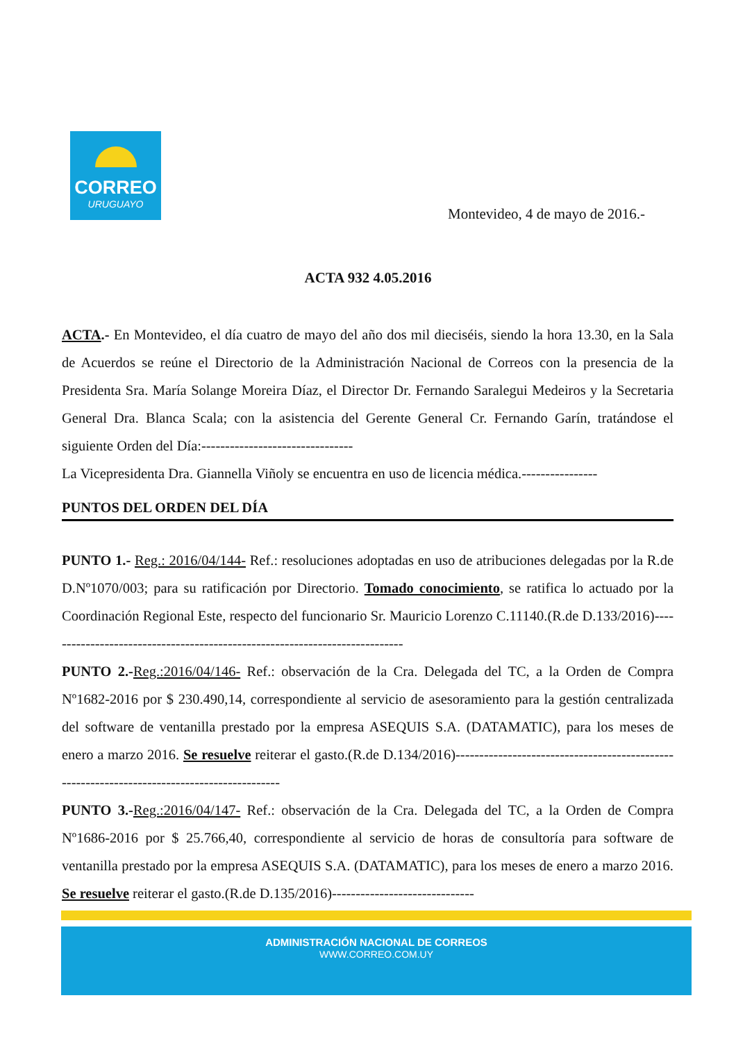CORREO
URUGUAYO
Montevideo, 4 de mayo de 2016.-
ACTA 932 4.05.2016
ACTA.- En Montevideo, el día cuatro de mayo del año dos mil dieciséis, siendo la hora 13.30, en la Sala de Acuerdos se reúne el Directorio de la Administración Nacional de Correos con la presencia de la Presidenta Sra. María Solange Moreira Díaz, el Director Dr. Fernando Saralegui Medeiros y la Secretaria General Dra. Blanca Scala; con la asistencia del Gerente General Cr. Fernando Garín, tratándose el siguiente Orden del Día:--------------------------------
La Vicepresidenta Dra. Giannella Viñoly se encuentra en uso de licencia médica.----------------
PUNTOS DEL ORDEN DEL DÍA
PUNTO 1.- Reg.: 2016/04/144- Ref.: resoluciones adoptadas en uso de atribuciones delegadas por la R.de D.Nº1070/003; para su ratificación por Directorio. Tomado conocimiento, se ratifica lo actuado por la Coordinación Regional Este, respecto del funcionario Sr. Mauricio Lorenzo C.11140.(R.de D.133/2016)----------------------------------------------------------------------------
PUNTO 2.-Reg.:2016/04/146- Ref.: observación de la Cra. Delegada del TC, a la Orden de Compra Nº1682-2016 por $ 230.490,14, correspondiente al servicio de asesoramiento para la gestión centralizada del software de ventanilla prestado por la empresa ASEQUIS S.A. (DATAMATIC), para los meses de enero a marzo 2016. Se resuelve reiterar el gasto.(R.de D.134/2016)--------------------------------------------------------------------------------------------
PUNTO 3.-Reg.:2016/04/147- Ref.: observación de la Cra. Delegada del TC, a la Orden de Compra Nº1686-2016 por $ 25.766,40, correspondiente al servicio de horas de consultoría para software de ventanilla prestado por la empresa ASEQUIS S.A. (DATAMATIC), para los meses de enero a marzo 2016. Se resuelve reiterar el gasto.(R.de D.135/2016)------------------------------
ADMINISTRACIÓN NACIONAL DE CORREOS
WWW.CORREO.COM.UY